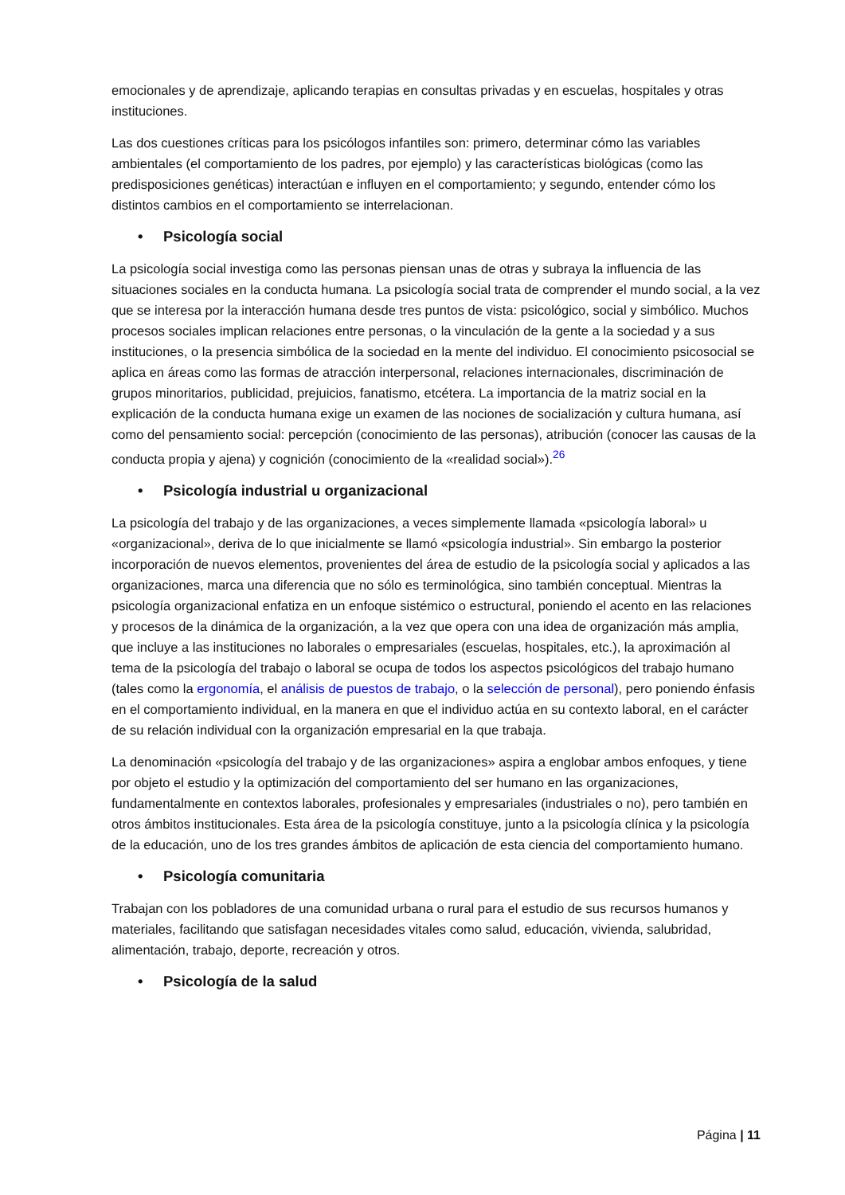emocionales y de aprendizaje, aplicando terapias en consultas privadas y en escuelas, hospitales y otras instituciones.
Las dos cuestiones críticas para los psicólogos infantiles son: primero, determinar cómo las variables ambientales (el comportamiento de los padres, por ejemplo) y las características biológicas (como las predisposiciones genéticas) interactúan e influyen en el comportamiento; y segundo, entender cómo los distintos cambios en el comportamiento se interrelacionan.
• Psicología social
La psicología social investiga como las personas piensan unas de otras y subraya la influencia de las situaciones sociales en la conducta humana. La psicología social trata de comprender el mundo social, a la vez que se interesa por la interacción humana desde tres puntos de vista: psicológico, social y simbólico. Muchos procesos sociales implican relaciones entre personas, o la vinculación de la gente a la sociedad y a sus instituciones, o la presencia simbólica de la sociedad en la mente del individuo. El conocimiento psicosocial se aplica en áreas como las formas de atracción interpersonal, relaciones internacionales, discriminación de grupos minoritarios, publicidad, prejuicios, fanatismo, etcétera. La importancia de la matriz social en la explicación de la conducta humana exige un examen de las nociones de socialización y cultura humana, así como del pensamiento social: percepción (conocimiento de las personas), atribución (conocer las causas de la conducta propia y ajena) y cognición (conocimiento de la «realidad social»).<sup>26</sup>
• Psicología industrial u organizacional
La psicología del trabajo y de las organizaciones, a veces simplemente llamada «psicología laboral» u «organizacional», deriva de lo que inicialmente se llamó «psicología industrial». Sin embargo la posterior incorporación de nuevos elementos, provenientes del área de estudio de la psicología social y aplicados a las organizaciones, marca una diferencia que no sólo es terminológica, sino también conceptual. Mientras la psicología organizacional enfatiza en un enfoque sistémico o estructural, poniendo el acento en las relaciones y procesos de la dinámica de la organización, a la vez que opera con una idea de organización más amplia, que incluye a las instituciones no laborales o empresariales (escuelas, hospitales, etc.), la aproximación al tema de la psicología del trabajo o laboral se ocupa de todos los aspectos psicológicos del trabajo humano (tales como la ergonomía, el análisis de puestos de trabajo, o la selección de personal), pero poniendo énfasis en el comportamiento individual, en la manera en que el individuo actúa en su contexto laboral, en el carácter de su relación individual con la organización empresarial en la que trabaja.
La denominación «psicología del trabajo y de las organizaciones» aspira a englobar ambos enfoques, y tiene por objeto el estudio y la optimización del comportamiento del ser humano en las organizaciones, fundamentalmente en contextos laborales, profesionales y empresariales (industriales o no), pero también en otros ámbitos institucionales. Esta área de la psicología constituye, junto a la psicología clínica y la psicología de la educación, uno de los tres grandes ámbitos de aplicación de esta ciencia del comportamiento humano.
• Psicología comunitaria
Trabajan con los pobladores de una comunidad urbana o rural para el estudio de sus recursos humanos y materiales, facilitando que satisfagan necesidades vitales como salud, educación, vivienda, salubridad, alimentación, trabajo, deporte, recreación y otros.
• Psicología de la salud
Página | 11